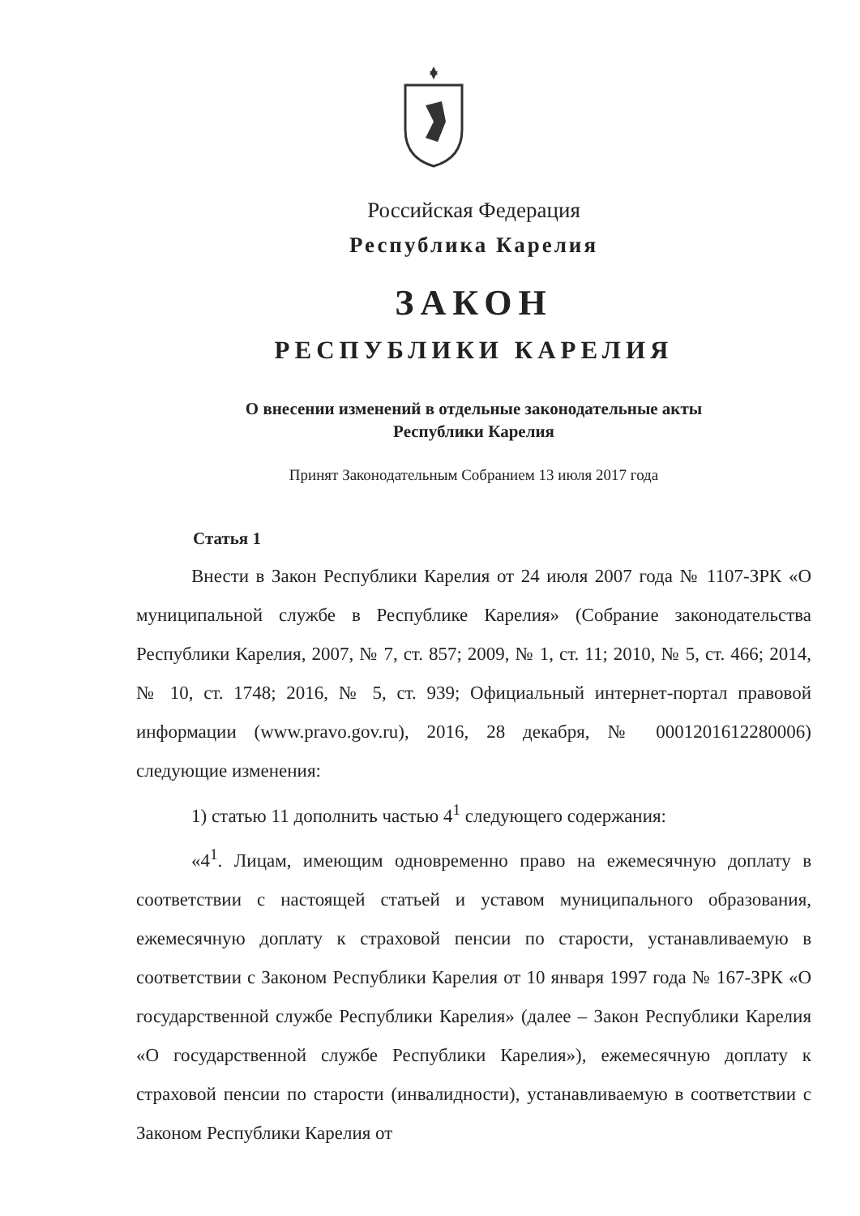Российская Федерация
Республика Карелия
ЗАКОН
РЕСПУБЛИКИ КАРЕЛИЯ
О внесении изменений в отдельные законодательные акты
Республики Карелия
Принят Законодательным Собранием 13 июля 2017 года
Статья 1
Внести в Закон Республики Карелия от 24 июля 2007 года № 1107-ЗРК «О муниципальной службе в Республике Карелия» (Собрание законодательства Республики Карелия, 2007, № 7, ст. 857; 2009, № 1, ст. 11; 2010, № 5, ст. 466; 2014, № 10, ст. 1748; 2016, № 5, ст. 939; Официальный интернет-портал правовой информации (www.pravo.gov.ru), 2016, 28 декабря, № 0001201612280006) следующие изменения:
1) статью 11 дополнить частью 4<sup>1</sup> следующего содержания:
«4<sup>1</sup>. Лицам, имеющим одновременно право на ежемесячную доплату в соответствии с настоящей статьей и уставом муниципального образования, ежемесячную доплату к страховой пенсии по старости, устанавливаемую в соответствии с Законом Республики Карелия от 10 января 1997 года № 167-ЗРК «О государственной службе Республики Карелия» (далее – Закон Республики Карелия «О государственной службе Республики Карелия»), ежемесячную доплату к страховой пенсии по старости (инвалидности), устанавливаемую в соответствии с Законом Республики Карелия от